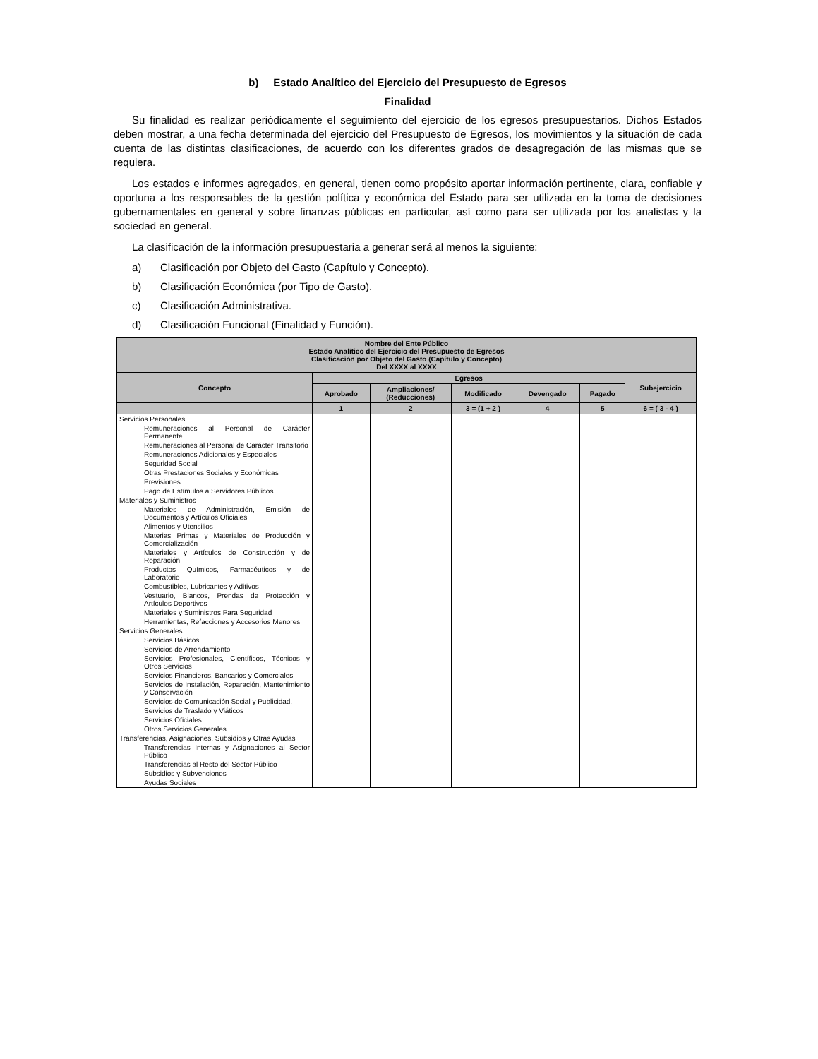b) Estado Analítico del Ejercicio del Presupuesto de Egresos
Finalidad
Su finalidad es realizar periódicamente el seguimiento del ejercicio de los egresos presupuestarios. Dichos Estados deben mostrar, a una fecha determinada del ejercicio del Presupuesto de Egresos, los movimientos y la situación de cada cuenta de las distintas clasificaciones, de acuerdo con los diferentes grados de desagregación de las mismas que se requiera.
Los estados e informes agregados, en general, tienen como propósito aportar información pertinente, clara, confiable y oportuna a los responsables de la gestión política y económica del Estado para ser utilizada en la toma de decisiones gubernamentales en general y sobre finanzas públicas en particular, así como para ser utilizada por los analistas y la sociedad en general.
La clasificación de la información presupuestaria a generar será al menos la siguiente:
a) Clasificación por Objeto del Gasto (Capítulo y Concepto).
b) Clasificación Económica (por Tipo de Gasto).
c) Clasificación Administrativa.
d) Clasificación Funcional (Finalidad y Función).
| Nombre del Ente Público Estado Analítico del Ejercicio del Presupuesto de Egresos Clasificación por Objeto del Gasto (Capítulo y Concepto) Del XXXX al XXXX | | | | | | |
| --- | --- | --- | --- | --- | --- | --- |
| Concepto | Egresos | | | | | Subejercicio |
| | Aprobado | Ampliaciones/ (Reducciones) | Modificado | Devengado | Pagado | |
| | 1 | 2 | 3 = (1 + 2 ) | 4 | 5 | 6 = ( 3 - 4 ) |
| Servicios Personales | | | | | | |
| Remuneraciones al Personal de Carácter Permanente | | | | | | |
| Remuneraciones al Personal de Carácter Transitorio | | | | | | |
| Remuneraciones Adicionales y Especiales | | | | | | |
| Seguridad Social | | | | | | |
| Otras Prestaciones Sociales y Económicas | | | | | | |
| Previsiones | | | | | | |
| Pago de Estímulos a Servidores Públicos | | | | | | |
| Materiales y Suministros | | | | | | |
| Materiales de Administración, Emisión de Documentos y Artículos Oficiales | | | | | | |
| Alimentos y Utensilios | | | | | | |
| Materias Primas y Materiales de Producción y Comercialización | | | | | | |
| Materiales y Artículos de Construcción y de Reparación | | | | | | |
| Productos Químicos, Farmacéuticos y de Laboratorio | | | | | | |
| Combustibles, Lubricantes y Aditivos | | | | | | |
| Vestuario, Blancos, Prendas de Protección y Artículos Deportivos | | | | | | |
| Materiales y Suministros Para Seguridad | | | | | | |
| Herramientas, Refacciones y Accesorios Menores | | | | | | |
| Servicios Generales | | | | | | |
| Servicios Básicos | | | | | | |
| Servicios de Arrendamiento | | | | | | |
| Servicios Profesionales, Científicos, Técnicos y Otros Servicios | | | | | | |
| Servicios Financieros, Bancarios y Comerciales | | | | | | |
| Servicios de Instalación, Reparación, Mantenimiento y Conservación | | | | | | |
| Servicios de Comunicación Social y Publicidad. | | | | | | |
| Servicios de Traslado y Viáticos | | | | | | |
| Servicios Oficiales | | | | | | |
| Otros Servicios Generales | | | | | | |
| Transferencias, Asignaciones, Subsidios y Otras Ayudas | | | | | | |
| Transferencias Internas y Asignaciones al Sector Público | | | | | | |
| Transferencias al Resto del Sector Público | | | | | | |
| Subsidios y Subvenciones | | | | | | |
| Ayudas Sociales | | | | | | |